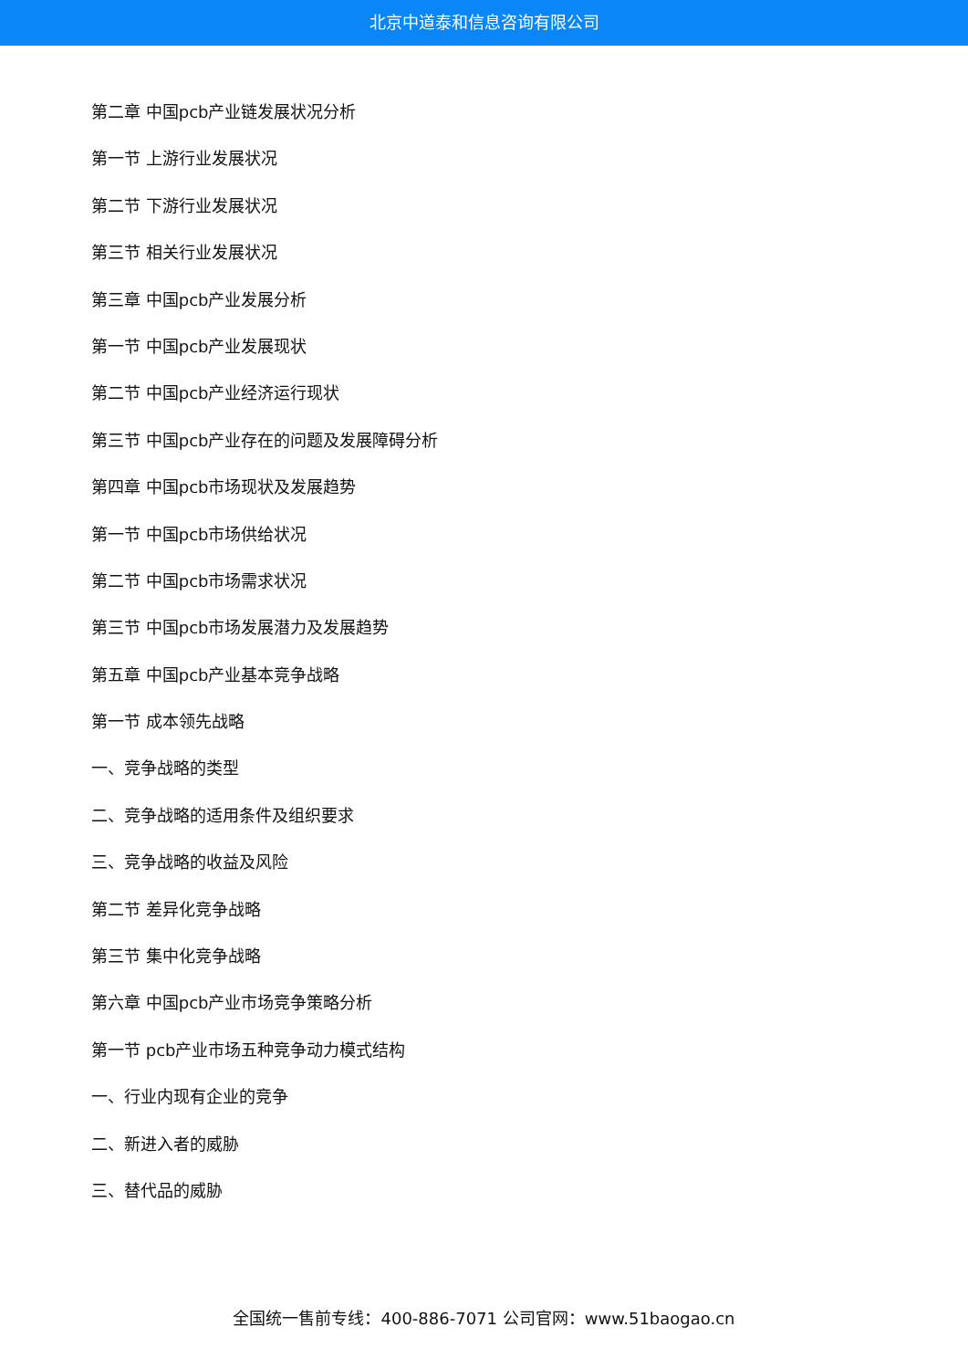北京中道泰和信息咨询有限公司
第二章 中国pcb产业链发展状况分析
第一节 上游行业发展状况
第二节 下游行业发展状况
第三节 相关行业发展状况
第三章 中国pcb产业发展分析
第一节 中国pcb产业发展现状
第二节 中国pcb产业经济运行现状
第三节 中国pcb产业存在的问题及发展障碍分析
第四章 中国pcb市场现状及发展趋势
第一节 中国pcb市场供给状况
第二节 中国pcb市场需求状况
第三节 中国pcb市场发展潜力及发展趋势
第五章 中国pcb产业基本竞争战略
第一节 成本领先战略
一、竞争战略的类型
二、竞争战略的适用条件及组织要求
三、竞争战略的收益及风险
第二节 差异化竞争战略
第三节 集中化竞争战略
第六章 中国pcb产业市场竞争策略分析
第一节 pcb产业市场五种竞争动力模式结构
一、行业内现有企业的竞争
二、新进入者的威胁
三、替代品的威胁
全国统一售前专线：400-886-7071 公司官网：www.51baogao.cn